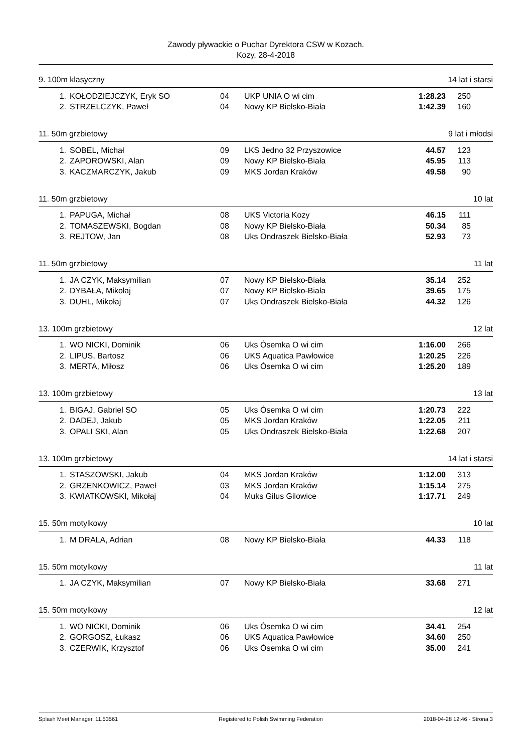Zawody pływackie o Puchar Dyrektora CSW w Kozach.
Kozy, 28-4-2018
9. 100m klasyczny 14 lat i starsi
| 1. | KOŁODZIEJCZYK, Eryk SO | 04 | UKP UNIA O wi cim | 1:28.23 | 250 |
| 2. | STRZELCZYK, Paweł | 04 | Nowy KP Bielsko-Biała | 1:42.39 | 160 |
11. 50m grzbietowy 9 lat i młodsi
| 1. | SOBEL, Michał | 09 | LKS Jedno 32 Przyszowice | 44.57 | 123 |
| 2. | ZAPOROWSKI, Alan | 09 | Nowy KP Bielsko-Biała | 45.95 | 113 |
| 3. | KACZMARCZYK, Jakub | 09 | MKS Jordan Kraków | 49.58 | 90 |
11. 50m grzbietowy 10 lat
| 1. | PAPUGA, Michał | 08 | UKS Victoria Kozy | 46.15 | 111 |
| 2. | TOMASZEWSKI, Bogdan | 08 | Nowy KP Bielsko-Biała | 50.34 | 85 |
| 3. | REJTOW, Jan | 08 | Uks Ondraszek Bielsko-Biała | 52.93 | 73 |
11. 50m grzbietowy 11 lat
| 1. | JA CZYK, Maksymilian | 07 | Nowy KP Bielsko-Biała | 35.14 | 252 |
| 2. | DYBAŁA, Mikołaj | 07 | Nowy KP Bielsko-Biała | 39.65 | 175 |
| 3. | DUHL, Mikołaj | 07 | Uks Ondraszek Bielsko-Biała | 44.32 | 126 |
13. 100m grzbietowy 12 lat
| 1. | WO NICKI, Dominik | 06 | Uks Ósemka O wi cim | 1:16.00 | 266 |
| 2. | LIPUS, Bartosz | 06 | UKS Aquatica Pawłowice | 1:20.25 | 226 |
| 3. | MERTA, Miłosz | 06 | Uks Ósemka O wi cim | 1:25.20 | 189 |
13. 100m grzbietowy 13 lat
| 1. | BIGAJ, Gabriel SO | 05 | Uks Ósemka O wi cim | 1:20.73 | 222 |
| 2. | DADEJ, Jakub | 05 | MKS Jordan Kraków | 1:22.05 | 211 |
| 3. | OPALI SKI, Alan | 05 | Uks Ondraszek Bielsko-Biała | 1:22.68 | 207 |
13. 100m grzbietowy 14 lat i starsi
| 1. | STASZOWSKI, Jakub | 04 | MKS Jordan Kraków | 1:12.00 | 313 |
| 2. | GRZENKOWICZ, Paweł | 03 | MKS Jordan Kraków | 1:15.14 | 275 |
| 3. | KWIATKOWSKI, Mikołaj | 04 | Muks Gilus Gilowice | 1:17.71 | 249 |
15. 50m motylkowy 10 lat
| 1. | M DRALA, Adrian | 08 | Nowy KP Bielsko-Biała | 44.33 | 118 |
15. 50m motylkowy 11 lat
| 1. | JA CZYK, Maksymilian | 07 | Nowy KP Bielsko-Biała | 33.68 | 271 |
15. 50m motylkowy 12 lat
| 1. | WO NICKI, Dominik | 06 | Uks Ósemka O wi cim | 34.41 | 254 |
| 2. | GORGOSZ, Łukasz | 06 | UKS Aquatica Pawłowice | 34.60 | 250 |
| 3. | CZERWIK, Krzysztof | 06 | Uks Ósemka O wi cim | 35.00 | 241 |
Splash Meet Manager, 11.53561 Registered to Polish Swimming Federation 2018-04-28 12:46 - Strona 3